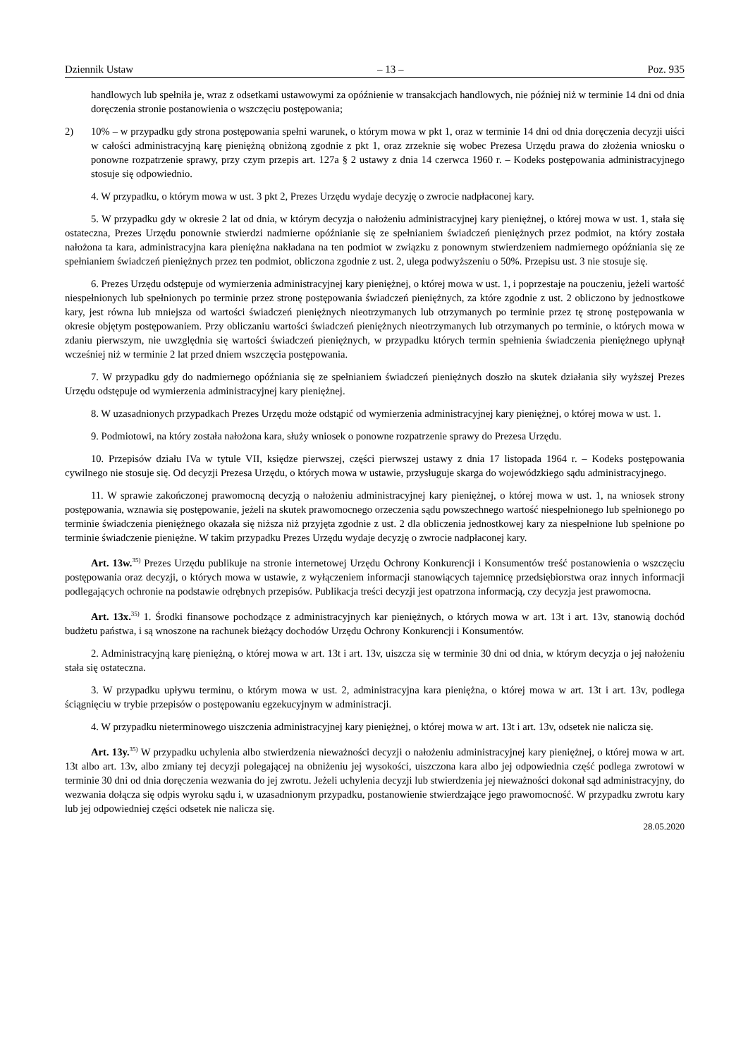Dziennik Ustaw – 13 – Poz. 935
handlowych lub spełniła je, wraz z odsetkami ustawowymi za opóźnienie w transakcjach handlowych, nie później niż w terminie 14 dni od dnia doręczenia stronie postanowienia o wszczęciu postępowania;
2) 10% – w przypadku gdy strona postępowania spełni warunek, o którym mowa w pkt 1, oraz w terminie 14 dni od dnia doręczenia decyzji uiści w całości administracyjną karę pieniężną obniżoną zgodnie z pkt 1, oraz zrzeknie się wobec Prezesa Urzędu prawa do złożenia wniosku o ponowne rozpatrzenie sprawy, przy czym przepis art. 127a § 2 ustawy z dnia 14 czerwca 1960 r. – Kodeks postępowania administracyjnego stosuje się odpowiednio.
4. W przypadku, o którym mowa w ust. 3 pkt 2, Prezes Urzędu wydaje decyzję o zwrocie nadpłaconej kary.
5. W przypadku gdy w okresie 2 lat od dnia, w którym decyzja o nałożeniu administracyjnej kary pieniężnej, o której mowa w ust. 1, stała się ostateczna, Prezes Urzędu ponownie stwierdzi nadmierne opóźnianie się ze spełnianiem świadczeń pieniężnych przez podmiot, na który została nałożona ta kara, administracyjna kara pieniężna nakładana na ten podmiot w związku z ponownym stwierdzeniem nadmiernego opóźniania się ze spełnianiem świadczeń pieniężnych przez ten podmiot, obliczona zgodnie z ust. 2, ulega podwyższeniu o 50%. Przepisu ust. 3 nie stosuje się.
6. Prezes Urzędu odstępuje od wymierzenia administracyjnej kary pieniężnej, o której mowa w ust. 1, i poprzestaje na pouczeniu, jeżeli wartość niespełnionych lub spełnionych po terminie przez stronę postępowania świadczeń pieniężnych, za które zgodnie z ust. 2 obliczono by jednostkowe kary, jest równa lub mniejsza od wartości świadczeń pieniężnych nieotrzymanych lub otrzymanych po terminie przez tę stronę postępowania w okresie objętym postępowaniem. Przy obliczaniu wartości świadczeń pieniężnych nieotrzymanych lub otrzymanych po terminie, o których mowa w zdaniu pierwszym, nie uwzględnia się wartości świadczeń pieniężnych, w przypadku których termin spełnienia świadczenia pieniężnego upłynął wcześniej niż w terminie 2 lat przed dniem wszczęcia postępowania.
7. W przypadku gdy do nadmiernego opóźniania się ze spełnianiem świadczeń pieniężnych doszło na skutek działania siły wyższej Prezes Urzędu odstępuje od wymierzenia administracyjnej kary pieniężnej.
8. W uzasadnionych przypadkach Prezes Urzędu może odstąpić od wymierzenia administracyjnej kary pieniężnej, o której mowa w ust. 1.
9. Podmiotowi, na który została nałożona kara, służy wniosek o ponowne rozpatrzenie sprawy do Prezesa Urzędu.
10. Przepisów działu IVa w tytule VII, księdze pierwszej, części pierwszej ustawy z dnia 17 listopada 1964 r. – Kodeks postępowania cywilnego nie stosuje się. Od decyzji Prezesa Urzędu, o których mowa w ustawie, przysługuje skarga do wojewódzkiego sądu administracyjnego.
11. W sprawie zakończonej prawomocną decyzją o nałożeniu administracyjnej kary pieniężnej, o której mowa w ust. 1, na wniosek strony postępowania, wznawia się postępowanie, jeżeli na skutek prawomocnego orzeczenia sądu powszechnego wartość niespełnionego lub spełnionego po terminie świadczenia pieniężnego okazała się niższa niż przyjęta zgodnie z ust. 2 dla obliczenia jednostkowej kary za niespełnione lub spełnione po terminie świadczenie pieniężne. W takim przypadku Prezes Urzędu wydaje decyzję o zwrocie nadpłaconej kary.
Art. 13w.<sup>35)</sup> Prezes Urzędu publikuje na stronie internetowej Urzędu Ochrony Konkurencji i Konsumentów treść postanowienia o wszczęciu postępowania oraz decyzji, o których mowa w ustawie, z wyłączeniem informacji stanowiących tajemnicę przedsiębiorstwa oraz innych informacji podlegających ochronie na podstawie odrębnych przepisów. Publikacja treści decyzji jest opatrzona informacją, czy decyzja jest prawomocna.
Art. 13x.<sup>35)</sup> 1. Środki finansowe pochodzące z administracyjnych kar pieniężnych, o których mowa w art. 13t i art. 13v, stanowią dochód budżetu państwa, i są wnoszone na rachunek bieżący dochodów Urzędu Ochrony Konkurencji i Konsumentów.
2. Administracyjną karę pieniężną, o której mowa w art. 13t i art. 13v, uiszcza się w terminie 30 dni od dnia, w którym decyzja o jej nałożeniu stała się ostateczna.
3. W przypadku upływu terminu, o którym mowa w ust. 2, administracyjna kara pieniężna, o której mowa w art. 13t i art. 13v, podlega ściągnięciu w trybie przepisów o postępowaniu egzekucyjnym w administracji.
4. W przypadku nieterminowego uiszczenia administracyjnej kary pieniężnej, o której mowa w art. 13t i art. 13v, odsetek nie nalicza się.
Art. 13y.<sup>35)</sup> W przypadku uchylenia albo stwierdzenia nieważności decyzji o nałożeniu administracyjnej kary pieniężnej, o której mowa w art. 13t albo art. 13v, albo zmiany tej decyzji polegającej na obniżeniu jej wysokości, uiszczona kara albo jej odpowiednia część podlega zwrotowi w terminie 30 dni od dnia doręczenia wezwania do jej zwrotu. Jeżeli uchylenia decyzji lub stwierdzenia jej nieważności dokonał sąd administracyjny, do wezwania dołącza się odpis wyroku sądu i, w uzasadnionym przypadku, postanowienie stwierdzające jego prawomocność. W przypadku zwrotu kary lub jej odpowiedniej części odsetek nie nalicza się.
28.05.2020